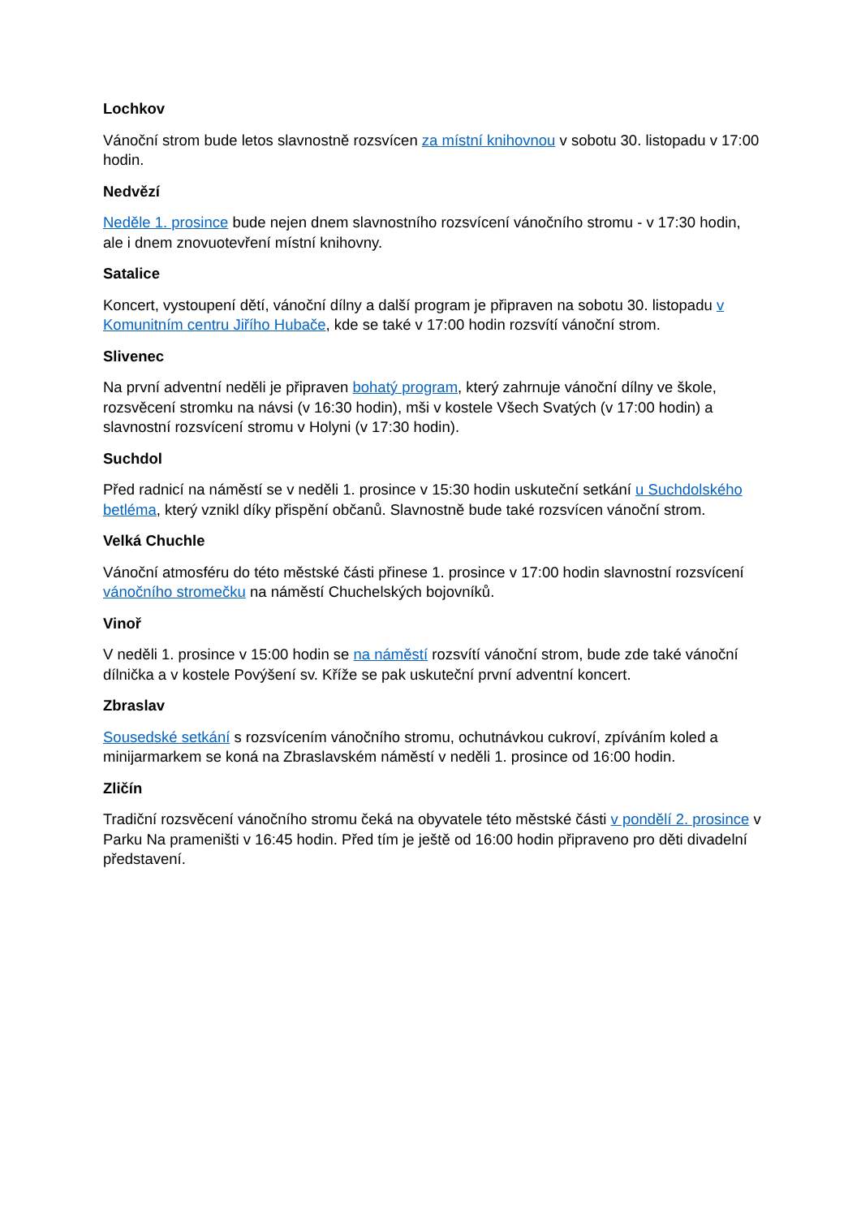Lochkov
Vánoční strom bude letos slavnostně rozsvícen za místní knihovnou v sobotu 30. listopadu v 17:00 hodin.
Nedvězí
Neděle 1. prosince bude nejen dnem slavnostního rozsvícení vánočního stromu - v 17:30 hodin, ale i dnem znovuotevření místní knihovny.
Satalice
Koncert, vystoupení dětí, vánoční dílny a další program je připraven na sobotu 30. listopadu v Komunitním centru Jiřího Hubače, kde se také v 17:00 hodin rozsvítí vánoční strom.
Slivenec
Na první adventní neděli je připraven bohatý program, který zahrnuje vánoční dílny ve škole, rozsvěcení stromku na návsi (v 16:30 hodin), mši v kostele Všech Svatých (v 17:00 hodin) a slavnostní rozsvícení stromu v Holyni (v 17:30 hodin).
Suchdol
Před radnicí na náměstí se v neděli 1. prosince v 15:30 hodin uskuteční setkání u Suchdolského betléma, který vznikl díky přispění občanů. Slavnostně bude také rozsvícen vánoční strom.
Velká Chuchle
Vánoční atmosféru do této městské části přinese 1. prosince v 17:00 hodin slavnostní rozsvícení vánočního stromečku na náměstí Chuchelských bojovníků.
Vinoř
V neděli 1. prosince v 15:00 hodin se na náměstí rozsvítí vánoční strom, bude zde také vánoční dílnička a v kostele Povýšení sv. Kříže se pak uskuteční první adventní koncert.
Zbraslav
Sousedské setkání s rozsvícením vánočního stromu, ochutnávkou cukroví, zpíváním koled a minijarmarkem se koná na Zbraslavském náměstí v neděli 1. prosince od 16:00 hodin.
Zličín
Tradiční rozsvěcení vánočního stromu čeká na obyvatele této městské části v pondělí 2. prosince v Parku Na prameništi v 16:45 hodin. Před tím je ještě od 16:00 hodin připraveno pro děti divadelní představení.